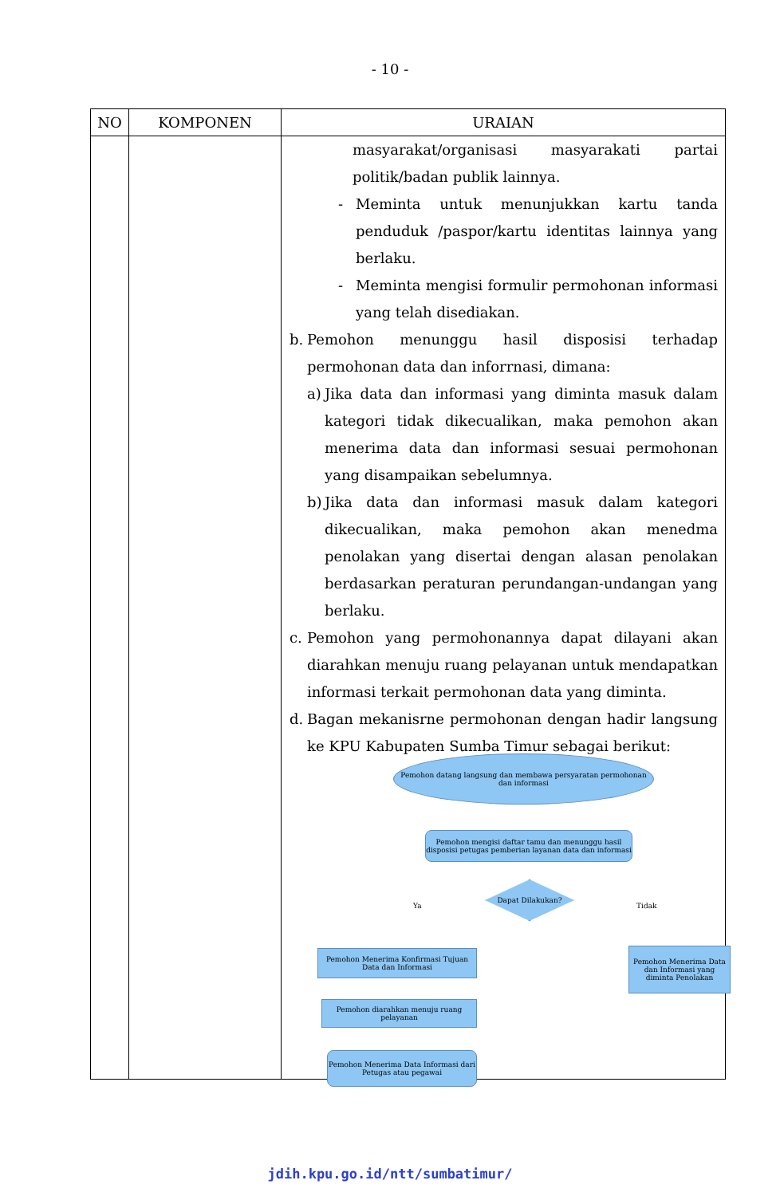- 10 -
| NO | KOMPONEN | URAIAN |
| --- | --- | --- |
| | | masyarakat/organisasi masyarakati partai politik/badan publik lainnya. - Meminta untuk menunjukkan kartu tanda penduduk /paspor/kartu identitas lainnya yang berlaku. - Meminta mengisi formulir permohonan informasi yang telah disediakan. b. Pemohon menunggu hasil disposisi terhadap permohonan data dan inforrnasi, dimana: a) Jika data dan informasi yang diminta masuk dalam kategori tidak dikecualikan, maka pemohon akan menerima data dan informasi sesuai permohonan yang disampaikan sebelumnya. b) Jika data dan informasi masuk dalam kategori dikecualikan, maka pemohon akan menedma penolakan yang disertai dengan alasan penolakan berdasarkan peraturan perundangan-undangan yang berlaku. c. Pemohon yang permohonannya dapat dilayani akan diarahkan menuju ruang pelayanan untuk mendapatkan informasi terkait permohonan data yang diminta. d. Bagan mekanisrne permohonan dengan hadir langsung ke KPU Kabupaten Sumba Timur sebagai berikut: Pemohon datang langsung dan membawa persyaratan permohonan dan informasi Pemohon mengisi daftar tamu dan menunggu hasil disposisi petugas pemberian layanan data dan informasi Dapat Dilakukan? Ya Tidak Pemohon Menerima Konfirmasi Tujuan Data dan Informasi Pemohon Menerima Data dan Informasi yang diminta Penolakan Pemohon diarahkan menuju ruang pelayanan Pemohon Menerima Data Informasi dari Petugas atau pegawai |
jdih.kpu.go.id/ntt/sumbatimur/